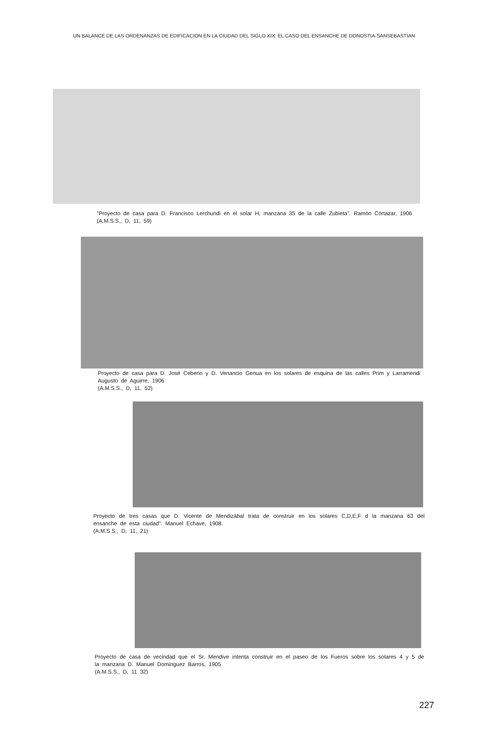UN BALANCE DE LAS ORDENANZAS DE EDIFICACION EN LA CIUDAD DEL SIGLO XIX: EL CASO DEL ENSANCHE DE DONOSTIA-SANSEBASTIAN
"Proyecto de casa para D. Francisco Lerchundi en el solar H, manzana 35 de la calle Zubieta". Ramón Córtazar, 1906
(A.M.S.S., D, 11, 59)
Proyecto de casa para D. José Ceberio y D. Venancio Genua en los solares de esquina de las calles Prim y Larramendi
Augusto de Aguirre, 1906
(A.M.S.S., D, 11, 52)
Proyecto de tres casas que D. Vicente de Mendizábal trata de construir en los solares C,D,E,F d la manzana 63 del ensanche de esta ciudad". Manuel Echave, 1908.
(A.M.S.S., D, 11, 21)
Proyecto de casa de vecindad que el Sr. Mendive intenta construir en el paseo de los Fueros sobre los solares 4 y 5 de la manzana D. Manuel Dominguez Barros, 1905
(A.M.S.S., D, 11 32)
227